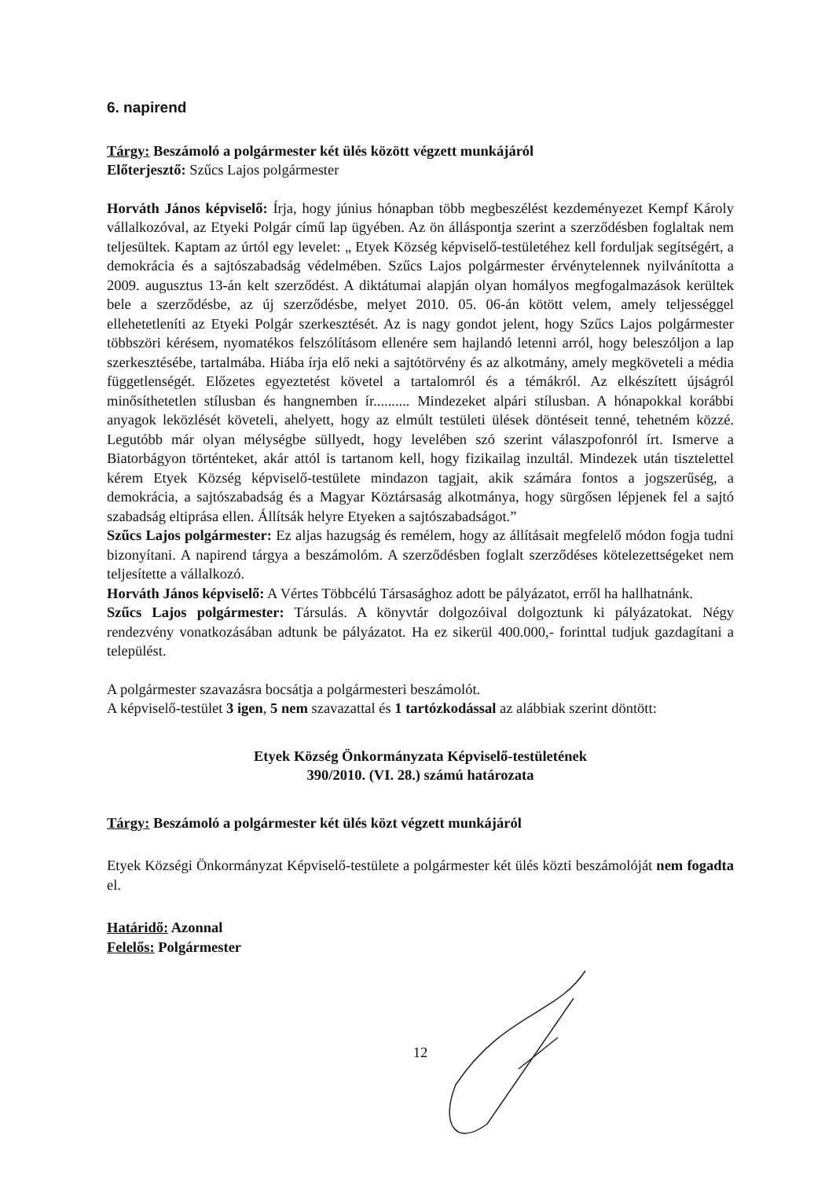6. napirend
Tárgy: Beszámoló a polgármester két ülés között végzett munkájáról
Előterjesztő: Szűcs Lajos polgármester
Horváth János képviselő: Írja, hogy június hónapban több megbeszélést kezdeményezet Kempf Károly vállalkozóval, az Etyeki Polgár című lap ügyében. Az ön álláspontja szerint a szerződésben foglaltak nem teljesültek. Kaptam az úrtól egy levelet: „ Etyek Község képviselő-testületéhez kell forduljak segítségért, a demokrácia és a sajtószabadság védelmében. Szűcs Lajos polgármester érvénytelennek nyilvánította a 2009. augusztus 13-án kelt szerződést. A diktátumai alapján olyan homályos megfogalmazások kerültek bele a szerződésbe, az új szerződésbe, melyet 2010. 05. 06-án kötött velem, amely teljességgel ellehetetleníti az Etyeki Polgár szerkesztését. Az is nagy gondot jelent, hogy Szűcs Lajos polgármester többszöri kérésem, nyomatékos felszólításom ellenére sem hajlandó letenni arról, hogy beleszóljon a lap szerkesztésébe, tartalmába. Hiába írja elő neki a sajtótörvény és az alkotmány, amely megköveteli a média függetlenségét. Előzetes egyeztetést követel a tartalomról és a témákról. Az elkészített újságról minősíthetetlen stílusban és hangnemben ír.......... Mindezeket alpári stílusban. A hónapokkal korábbi anyagok leközlését követeli, ahelyett, hogy az elmúlt testületi ülések döntéseit tenné, tehetném közzé. Legutóbb már olyan mélységbe süllyedt, hogy levelében szó szerint válaszpofonról írt. Ismerve a Biatorbágyon történteket, akár attól is tartanom kell, hogy fizikailag inzultál. Mindezek után tisztelettel kérem Etyek Község képviselő-testülete mindazon tagjait, akik számára fontos a jogszerűség, a demokrácia, a sajtószabadság és a Magyar Köztársaság alkotmánya, hogy sürgősen lépjenek fel a sajtó szabadság eltiprása ellen. Állítsák helyre Etyeken a sajtószabadságot.”
Szűcs Lajos polgármester: Ez aljas hazugság és remélem, hogy az állításait megfelelő módon fogja tudni bizonyítani. A napirend tárgya a beszámolóm. A szerződésben foglalt szerződéses kötelezettségeket nem teljesítette a vállalkozó.
Horváth János képviselő: A Vértes Többcélú Társasághoz adott be pályázatot, erről ha hallhatnánk.
Szűcs Lajos polgármester: Társulás. A könyvtár dolgozóival dolgoztunk ki pályázatokat. Négy rendezvény vonatkozásában adtunk be pályázatot. Ha ez sikerül 400.000,- forinttal tudjuk gazdagítani a települést.
A polgármester szavazásra bocsátja a polgármesteri beszámolót.
A képviselő-testület 3 igen, 5 nem szavazattal és 1 tartózkodással az alábbiak szerint döntött:
Etyek Község Önkormányzata Képviselő-testületének
390/2010. (VI. 28.) számú határozata
Tárgy: Beszámoló a polgármester két ülés közt végzett munkájáról
Etyek Községi Önkormányzat Képviselő-testülete a polgármester két ülés közti beszámolóját nem fogadta el.
Határidő: Azonnal
Felelős: Polgármester
12